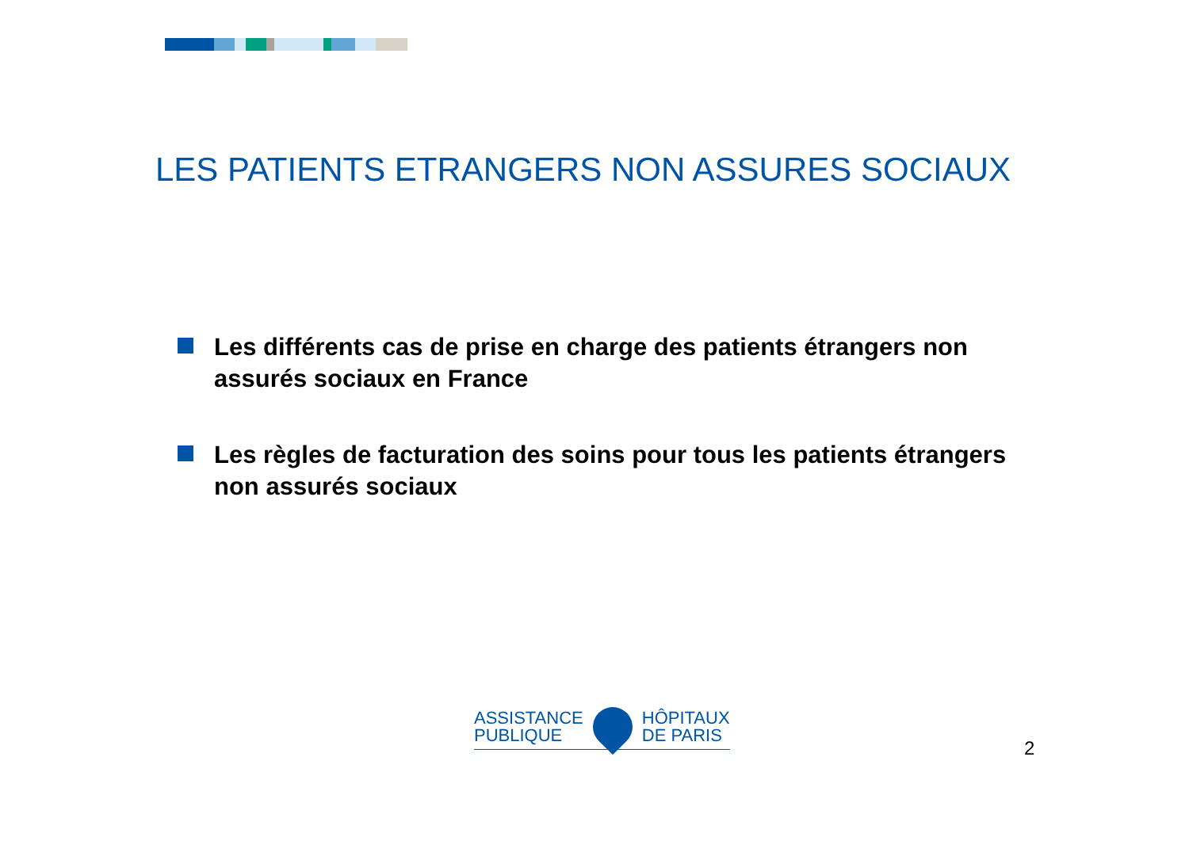LES PATIENTS ETRANGERS NON ASSURES SOCIAUX
Les différents cas de prise en charge des patients étrangers non assurés sociaux en France
Les règles de facturation des soins pour tous les patients étrangers non assurés sociaux
ASSISTANCE
PUBLIQUE
HÔPITAUX
DE PARIS
2